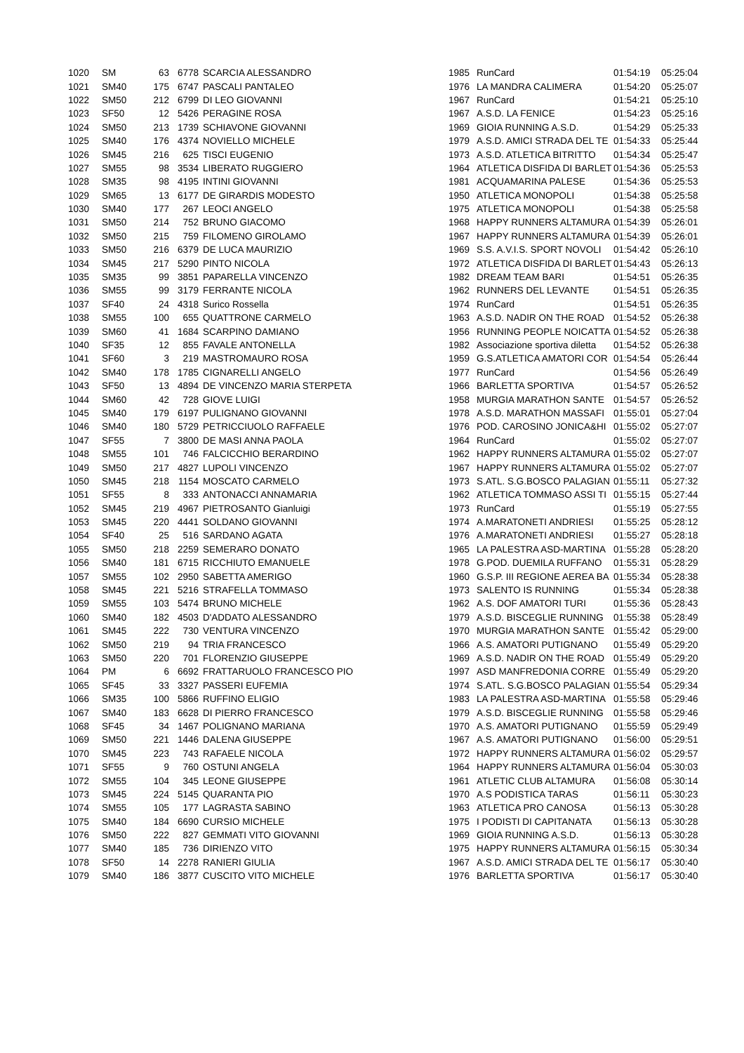| 1020 | SM | 63 | 6778 | SCARCIA ALESSANDRO | 1985 | RunCard | 01:54:19 | 05:25:04 |
| 1021 | SM40 | 175 | 6747 | PASCALI PANTALEO | 1976 | LA MANDRA CALIMERA | 01:54:20 | 05:25:07 |
| 1022 | SM50 | 212 | 6799 | DI LEO GIOVANNI | 1967 | RunCard | 01:54:21 | 05:25:10 |
| 1023 | SF50 | 12 | 5426 | PERAGINE ROSA | 1967 | A.S.D. LA FENICE | 01:54:23 | 05:25:16 |
| 1024 | SM50 | 213 | 1739 | SCHIAVONE GIOVANNI | 1969 | GIOIA RUNNING A.S.D. | 01:54:29 | 05:25:33 |
| 1025 | SM40 | 176 | 4374 | NOVIELLO MICHELE | 1979 | A.S.D. AMICI STRADA DEL TE | 01:54:33 | 05:25:44 |
| 1026 | SM45 | 216 | 625 | TISCI EUGENIO | 1973 | A.S.D. ATLETICA BITRITTO | 01:54:34 | 05:25:47 |
| 1027 | SM55 | 98 | 3534 | LIBERATO RUGGIERO | 1964 | ATLETICA DISFIDA DI BARLET | 01:54:36 | 05:25:53 |
| 1028 | SM35 | 98 | 4195 | INTINI GIOVANNI | 1981 | ACQUAMARINA PALESE | 01:54:36 | 05:25:53 |
| 1029 | SM65 | 13 | 6177 | DE GIRARDIS MODESTO | 1950 | ATLETICA MONOPOLI | 01:54:38 | 05:25:58 |
| 1030 | SM40 | 177 | 267 | LEOCI ANGELO | 1975 | ATLETICA MONOPOLI | 01:54:38 | 05:25:58 |
| 1031 | SM50 | 214 | 752 | BRUNO GIACOMO | 1968 | HAPPY RUNNERS ALTAMURA | 01:54:39 | 05:26:01 |
| 1032 | SM50 | 215 | 759 | FILOMENO GIROLAMO | 1967 | HAPPY RUNNERS ALTAMURA | 01:54:39 | 05:26:01 |
| 1033 | SM50 | 216 | 6379 | DE LUCA MAURIZIO | 1969 | S.S. A.V.I.S. SPORT NOVOLI | 01:54:42 | 05:26:10 |
| 1034 | SM45 | 217 | 5290 | PINTO NICOLA | 1972 | ATLETICA DISFIDA DI BARLET | 01:54:43 | 05:26:13 |
| 1035 | SM35 | 99 | 3851 | PAPARELLA VINCENZO | 1982 | DREAM TEAM BARI | 01:54:51 | 05:26:35 |
| 1036 | SM55 | 99 | 3179 | FERRANTE NICOLA | 1962 | RUNNERS DEL LEVANTE | 01:54:51 | 05:26:35 |
| 1037 | SF40 | 24 | 4318 | Surico Rossella | 1974 | RunCard | 01:54:51 | 05:26:35 |
| 1038 | SM55 | 100 | 655 | QUATTRONE CARMELO | 1963 | A.S.D. NADIR ON THE ROAD | 01:54:52 | 05:26:38 |
| 1039 | SM60 | 41 | 1684 | SCARPINO DAMIANO | 1956 | RUNNING PEOPLE NOICATTA | 01:54:52 | 05:26:38 |
| 1040 | SF35 | 12 | 855 | FAVALE ANTONELLA | 1982 | Associazione sportiva diletta | 01:54:52 | 05:26:38 |
| 1041 | SF60 | 3 | 219 | MASTROMAURO ROSA | 1959 | G.S.ATLETICA AMATORI COR | 01:54:54 | 05:26:44 |
| 1042 | SM40 | 178 | 1785 | CIGNARELLI ANGELO | 1977 | RunCard | 01:54:56 | 05:26:49 |
| 1043 | SF50 | 13 | 4894 | DE VINCENZO MARIA STERPETA | 1966 | BARLETTA SPORTIVA | 01:54:57 | 05:26:52 |
| 1044 | SM60 | 42 | 728 | GIOVE LUIGI | 1958 | MURGIA MARATHON SANTE | 01:54:57 | 05:26:52 |
| 1045 | SM40 | 179 | 6197 | PULIGNANO GIOVANNI | 1978 | A.S.D. MARATHON MASSAFI | 01:55:01 | 05:27:04 |
| 1046 | SM40 | 180 | 5729 | PETRICCIUOLO RAFFAELE | 1976 | POD. CAROSINO JONICA&HI | 01:55:02 | 05:27:07 |
| 1047 | SF55 | 7 | 3800 | DE MASI ANNA PAOLA | 1964 | RunCard | 01:55:02 | 05:27:07 |
| 1048 | SM55 | 101 | 746 | FALCICCHIO BERARDINO | 1962 | HAPPY RUNNERS ALTAMURA | 01:55:02 | 05:27:07 |
| 1049 | SM50 | 217 | 4827 | LUPOLI VINCENZO | 1967 | HAPPY RUNNERS ALTAMURA | 01:55:02 | 05:27:07 |
| 1050 | SM45 | 218 | 1154 | MOSCATO CARMELO | 1973 | S.ATL. S.G.BOSCO PALAGIAN | 01:55:11 | 05:27:32 |
| 1051 | SF55 | 8 | 333 | ANTONACCI ANNAMARIA | 1962 | ATLETICA TOMMASO ASSI TI | 01:55:15 | 05:27:44 |
| 1052 | SM45 | 219 | 4967 | PIETROSANTO Gianluigi | 1973 | RunCard | 01:55:19 | 05:27:55 |
| 1053 | SM45 | 220 | 4441 | SOLDANO GIOVANNI | 1974 | A.MARATONETI ANDRIESI | 01:55:25 | 05:28:12 |
| 1054 | SF40 | 25 | 516 | SARDANO AGATA | 1976 | A.MARATONETI ANDRIESI | 01:55:27 | 05:28:18 |
| 1055 | SM50 | 218 | 2259 | SEMERARO DONATO | 1965 | LA PALESTRA ASD-MARTINA | 01:55:28 | 05:28:20 |
| 1056 | SM40 | 181 | 6715 | RICCHIUTO EMANUELE | 1978 | G.POD. DUEMILA RUFFANO | 01:55:31 | 05:28:29 |
| 1057 | SM55 | 102 | 2950 | SABETTA AMERIGO | 1960 | G.S.P. III REGIONE AEREA BA | 01:55:34 | 05:28:38 |
| 1058 | SM45 | 221 | 5216 | STRAFELLA TOMMASO | 1973 | SALENTO IS RUNNING | 01:55:34 | 05:28:38 |
| 1059 | SM55 | 103 | 5474 | BRUNO MICHELE | 1962 | A.S. DOF AMATORI TURI | 01:55:36 | 05:28:43 |
| 1060 | SM40 | 182 | 4503 | D'ADDATO ALESSANDRO | 1979 | A.S.D. BISCEGLIE RUNNING | 01:55:38 | 05:28:49 |
| 1061 | SM45 | 222 | 730 | VENTURA VINCENZO | 1970 | MURGIA MARATHON SANTE | 01:55:42 | 05:29:00 |
| 1062 | SM50 | 219 | 94 | TRIA FRANCESCO | 1966 | A.S. AMATORI PUTIGNANO | 01:55:49 | 05:29:20 |
| 1063 | SM50 | 220 | 701 | FLORENZIO GIUSEPPE | 1969 | A.S.D. NADIR ON THE ROAD | 01:55:49 | 05:29:20 |
| 1064 | PM | 6 | 6692 | FRATTARUOLO FRANCESCO PIO | 1997 | ASD MANFREDONIA CORRE | 01:55:49 | 05:29:20 |
| 1065 | SF45 | 33 | 3327 | PASSERI EUFEMIA | 1974 | S.ATL. S.G.BOSCO PALAGIAN | 01:55:54 | 05:29:34 |
| 1066 | SM35 | 100 | 5866 | RUFFINO ELIGIO | 1983 | LA PALESTRA ASD-MARTINA | 01:55:58 | 05:29:46 |
| 1067 | SM40 | 183 | 6628 | DI PIERRO FRANCESCO | 1979 | A.S.D. BISCEGLIE RUNNING | 01:55:58 | 05:29:46 |
| 1068 | SF45 | 34 | 1467 | POLIGNANO MARIANA | 1970 | A.S. AMATORI PUTIGNANO | 01:55:59 | 05:29:49 |
| 1069 | SM50 | 221 | 1446 | DALENA GIUSEPPE | 1967 | A.S. AMATORI PUTIGNANO | 01:56:00 | 05:29:51 |
| 1070 | SM45 | 223 | 743 | RAFAELE NICOLA | 1972 | HAPPY RUNNERS ALTAMURA | 01:56:02 | 05:29:57 |
| 1071 | SF55 | 9 | 760 | OSTUNI ANGELA | 1964 | HAPPY RUNNERS ALTAMURA | 01:56:04 | 05:30:03 |
| 1072 | SM55 | 104 | 345 | LEONE GIUSEPPE | 1961 | ATLETIC CLUB ALTAMURA | 01:56:08 | 05:30:14 |
| 1073 | SM45 | 224 | 5145 | QUARANTA PIO | 1970 | A.S PODISTICA TARAS | 01:56:11 | 05:30:23 |
| 1074 | SM55 | 105 | 177 | LAGRASTA SABINO | 1963 | ATLETICA PRO CANOSA | 01:56:13 | 05:30:28 |
| 1075 | SM40 | 184 | 6690 | CURSIO MICHELE | 1975 | I PODISTI DI CAPITANATA | 01:56:13 | 05:30:28 |
| 1076 | SM50 | 222 | 827 | GEMMATI VITO GIOVANNI | 1969 | GIOIA RUNNING A.S.D. | 01:56:13 | 05:30:28 |
| 1077 | SM40 | 185 | 736 | DIRIENZO VITO | 1975 | HAPPY RUNNERS ALTAMURA | 01:56:15 | 05:30:34 |
| 1078 | SF50 | 14 | 2278 | RANIERI GIULIA | 1967 | A.S.D. AMICI STRADA DEL TE | 01:56:17 | 05:30:40 |
| 1079 | SM40 | 186 | 3877 | CUSCITO VITO MICHELE | 1976 | BARLETTA SPORTIVA | 01:56:17 | 05:30:40 |